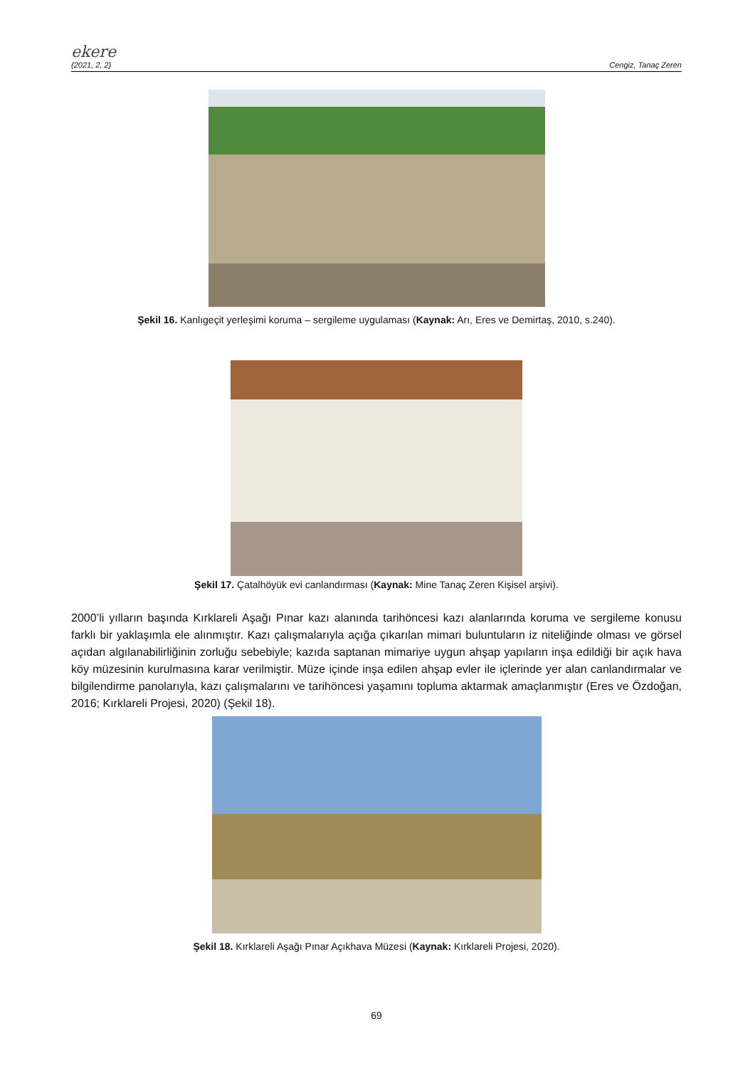ekere
(2021, 2, 2) Cengiz, Tanaç Zeren
Şekil 16. Kanlıgeçit yerleşimi koruma – sergileme uygulaması (Kaynak: Arı, Eres ve Demirtaş, 2010, s.240).
Şekil 17. Çatalhöyük evi canlandırması (Kaynak: Mine Tanaç Zeren Kişisel arşivi).
2000’li yılların başında Kırklareli Aşağı Pınar kazı alanında tarihöncesi kazı alanlarında koruma ve sergileme konusu farklı bir yaklaşımla ele alınmıştır. Kazı çalışmalarıyla açığa çıkarılan mimari buluntuların iz niteliğinde olması ve görsel açıdan algılanabilirliğinin zorluğu sebebiyle; kazıda saptanan mimariye uygun ahşap yapıların inşa edildiği bir açık hava köy müzesinin kurulmasına karar verilmiştir. Müze içinde inşa edilen ahşap evler ile içlerinde yer alan canlandırmalar ve bilgilendirme panolarıyla, kazı çalışmalarını ve tarihöncesi yaşamını topluma aktarmak amaçlanmıştır (Eres ve Özdoğan, 2016; Kırklareli Projesi, 2020) (Şekil 18).
Şekil 18. Kırklareli Aşağı Pınar Açıkhava Müzesi (Kaynak: Kırklareli Projesi, 2020).
69